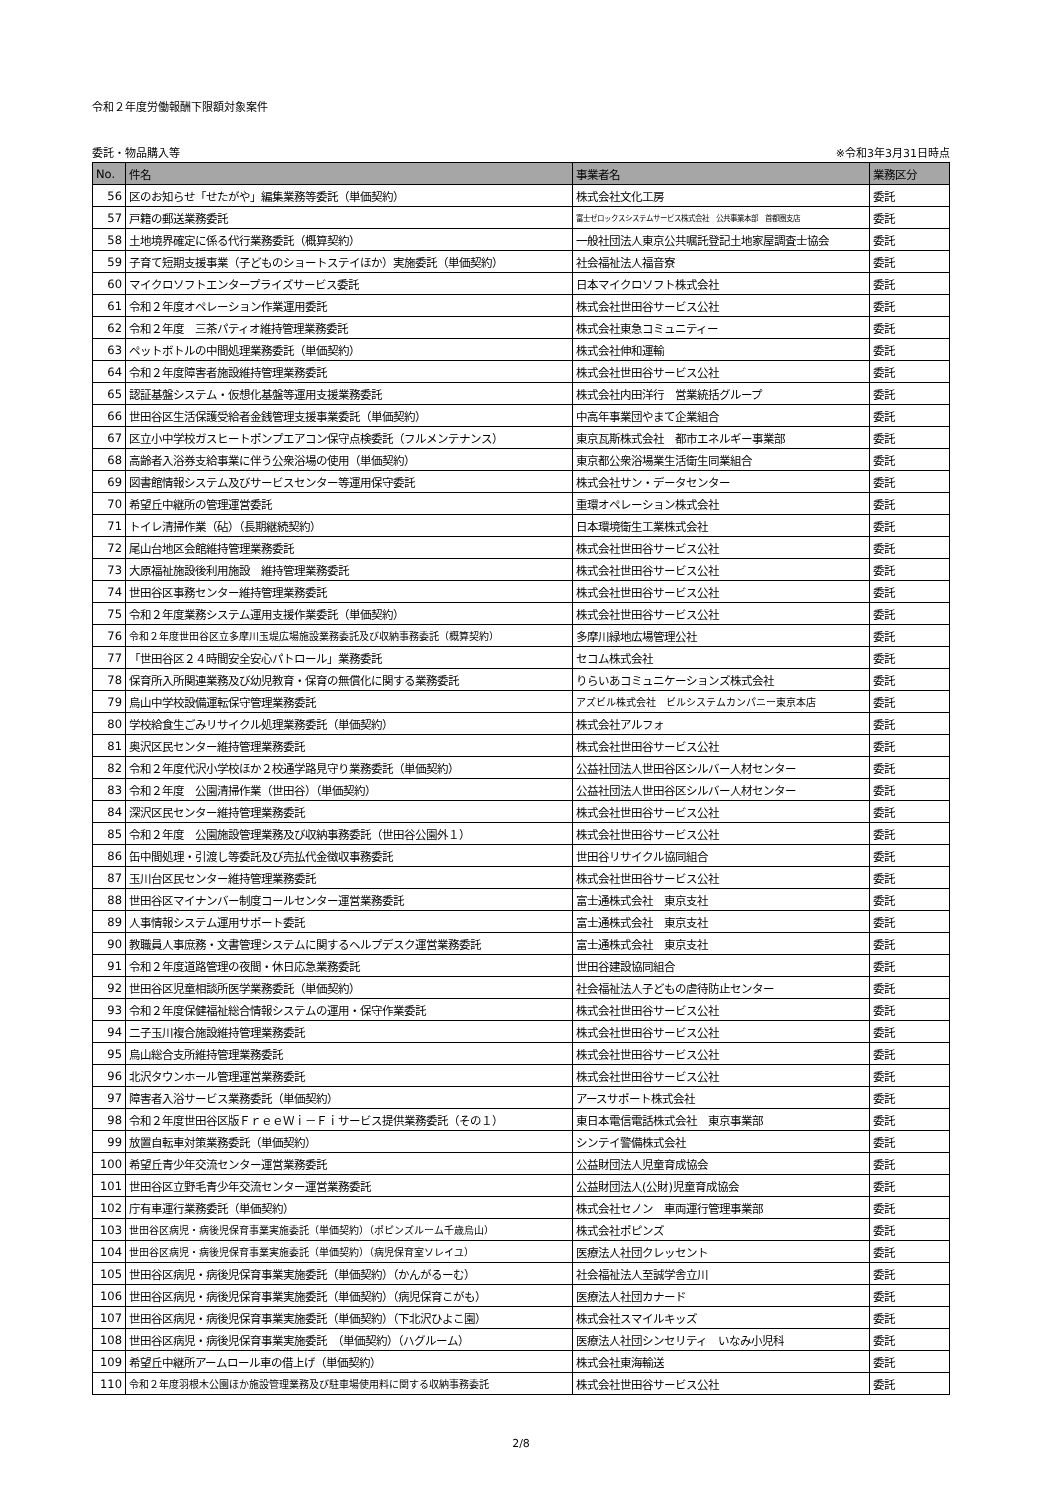令和２年度労働報酬下限額対象案件
委託・物品購入等 ※令和3年3月31日時点
| No. | 件名 | 事業者名 | 業務区分 |
| --- | --- | --- | --- |
| 56 | 区のお知らせ「せたがや」編集業務等委託（単価契約） | 株式会社文化工房 | 委託 |
| 57 | 戸籍の郵送業務委託 | 富士ゼロックスシステムサービス株式会社 公共事業本部 首都圏支店 | 委託 |
| 58 | 土地境界確定に係る代行業務委託（概算契約） | 一般社団法人東京公共嘱託登記土地家屋調査士協会 | 委託 |
| 59 | 子育て短期支援事業（子どものショートステイほか）実施委託（単価契約） | 社会福祉法人福音寮 | 委託 |
| 60 | マイクロソフトエンタープライズサービス委託 | 日本マイクロソフト株式会社 | 委託 |
| 61 | 令和２年度オペレーション作業運用委託 | 株式会社世田谷サービス公社 | 委託 |
| 62 | 令和２年度 三茶パティオ維持管理業務委託 | 株式会社東急コミュニティー | 委託 |
| 63 | ペットボトルの中間処理業務委託（単価契約） | 株式会社伸和運輸 | 委託 |
| 64 | 令和２年度障害者施設維持管理業務委託 | 株式会社世田谷サービス公社 | 委託 |
| 65 | 認証基盤システム・仮想化基盤等運用支援業務委託 | 株式会社内田洋行 営業統括グループ | 委託 |
| 66 | 世田谷区生活保護受給者金銭管理支援事業委託（単価契約） | 中高年事業団やまて企業組合 | 委託 |
| 67 | 区立小中学校ガスヒートポンプエアコン保守点検委託（フルメンテナンス） | 東京瓦斯株式会社 都市エネルギー事業部 | 委託 |
| 68 | 高齢者入浴券支給事業に伴う公衆浴場の使用（単価契約） | 東京都公衆浴場業生活衛生同業組合 | 委託 |
| 69 | 図書館情報システム及びサービスセンター等運用保守委託 | 株式会社サン・データセンター | 委託 |
| 70 | 希望丘中継所の管理運営委託 | 重環オペレーション株式会社 | 委託 |
| 71 | トイレ清掃作業（砧）（長期継続契約） | 日本環境衛生工業株式会社 | 委託 |
| 72 | 尾山台地区会館維持管理業務委託 | 株式会社世田谷サービス公社 | 委託 |
| 73 | 大原福祉施設後利用施設 維持管理業務委託 | 株式会社世田谷サービス公社 | 委託 |
| 74 | 世田谷区事務センター維持管理業務委託 | 株式会社世田谷サービス公社 | 委託 |
| 75 | 令和２年度業務システム運用支援作業委託（単価契約） | 株式会社世田谷サービス公社 | 委託 |
| 76 | 令和２年度世田谷区立多摩川玉堤広場施設業務委託及び収納事務委託（概算契約） | 多摩川緑地広場管理公社 | 委託 |
| 77 | 「世田谷区２４時間安全安心パトロール」業務委託 | セコム株式会社 | 委託 |
| 78 | 保育所入所関連業務及び幼児教育・保育の無償化に関する業務委託 | りらいあコミュニケーションズ株式会社 | 委託 |
| 79 | 烏山中学校設備運転保守管理業務委託 | アズビル株式会社 ビルシステムカンパニー東京本店 | 委託 |
| 80 | 学校給食生ごみリサイクル処理業務委託（単価契約） | 株式会社アルフォ | 委託 |
| 81 | 奥沢区民センター維持管理業務委託 | 株式会社世田谷サービス公社 | 委託 |
| 82 | 令和２年度代沢小学校ほか２校通学路見守り業務委託（単価契約） | 公益社団法人世田谷区シルバー人材センター | 委託 |
| 83 | 令和２年度 公園清掃作業（世田谷）（単価契約） | 公益社団法人世田谷区シルバー人材センター | 委託 |
| 84 | 深沢区民センター維持管理業務委託 | 株式会社世田谷サービス公社 | 委託 |
| 85 | 令和２年度 公園施設管理業務及び収納事務委託（世田谷公園外１） | 株式会社世田谷サービス公社 | 委託 |
| 86 | 缶中間処理・引渡し等委託及び売払代金徴収事務委託 | 世田谷リサイクル協同組合 | 委託 |
| 87 | 玉川台区民センター維持管理業務委託 | 株式会社世田谷サービス公社 | 委託 |
| 88 | 世田谷区マイナンバー制度コールセンター運営業務委託 | 富士通株式会社 東京支社 | 委託 |
| 89 | 人事情報システム運用サポート委託 | 富士通株式会社 東京支社 | 委託 |
| 90 | 教職員人事庶務・文書管理システムに関するヘルプデスク運営業務委託 | 富士通株式会社 東京支社 | 委託 |
| 91 | 令和２年度道路管理の夜間・休日応急業務委託 | 世田谷建設協同組合 | 委託 |
| 92 | 世田谷区児童相談所医学業務委託（単価契約） | 社会福祉法人子どもの虐待防止センター | 委託 |
| 93 | 令和２年度保健福祉総合情報システムの運用・保守作業委託 | 株式会社世田谷サービス公社 | 委託 |
| 94 | 二子玉川複合施設維持管理業務委託 | 株式会社世田谷サービス公社 | 委託 |
| 95 | 烏山総合支所維持管理業務委託 | 株式会社世田谷サービス公社 | 委託 |
| 96 | 北沢タウンホール管理運営業務委託 | 株式会社世田谷サービス公社 | 委託 |
| 97 | 障害者入浴サービス業務委託（単価契約） | アースサポート株式会社 | 委託 |
| 98 | 令和２年度世田谷区版ＦｒｅｅＷｉ－Ｆｉサービス提供業務委託（その１） | 東日本電信電話株式会社 東京事業部 | 委託 |
| 99 | 放置自転車対策業務委託（単価契約） | シンテイ警備株式会社 | 委託 |
| 100 | 希望丘青少年交流センター運営業務委託 | 公益財団法人児童育成協会 | 委託 |
| 101 | 世田谷区立野毛青少年交流センター運営業務委託 | 公益財団法人(公財)児童育成協会 | 委託 |
| 102 | 庁有車運行業務委託（単価契約） | 株式会社セノン 車両運行管理事業部 | 委託 |
| 103 | 世田谷区病児・病後児保育事業実施委託（単価契約）（ポピンズルーム千歳烏山） | 株式会社ポピンズ | 委託 |
| 104 | 世田谷区病児・病後児保育事業実施委託（単価契約）（病児保育室ソレイユ） | 医療法人社団クレッセント | 委託 |
| 105 | 世田谷区病児・病後児保育事業実施委託（単価契約）（かんがるーむ） | 社会福祉法人至誠学舎立川 | 委託 |
| 106 | 世田谷区病児・病後児保育事業実施委託（単価契約）（病児保育こがも） | 医療法人社団カナード | 委託 |
| 107 | 世田谷区病児・病後児保育事業実施委託（単価契約）（下北沢ひよこ園） | 株式会社スマイルキッズ | 委託 |
| 108 | 世田谷区病児・病後児保育事業実施委託 （単価契約）（ハグルーム） | 医療法人社団シンセリティ いなみ小児科 | 委託 |
| 109 | 希望丘中継所アームロール車の借上げ（単価契約） | 株式会社東海輸送 | 委託 |
| 110 | 令和２年度羽根木公園ほか施設管理業務及び駐車場使用料に関する収納事務委託 | 株式会社世田谷サービス公社 | 委託 |
2/8